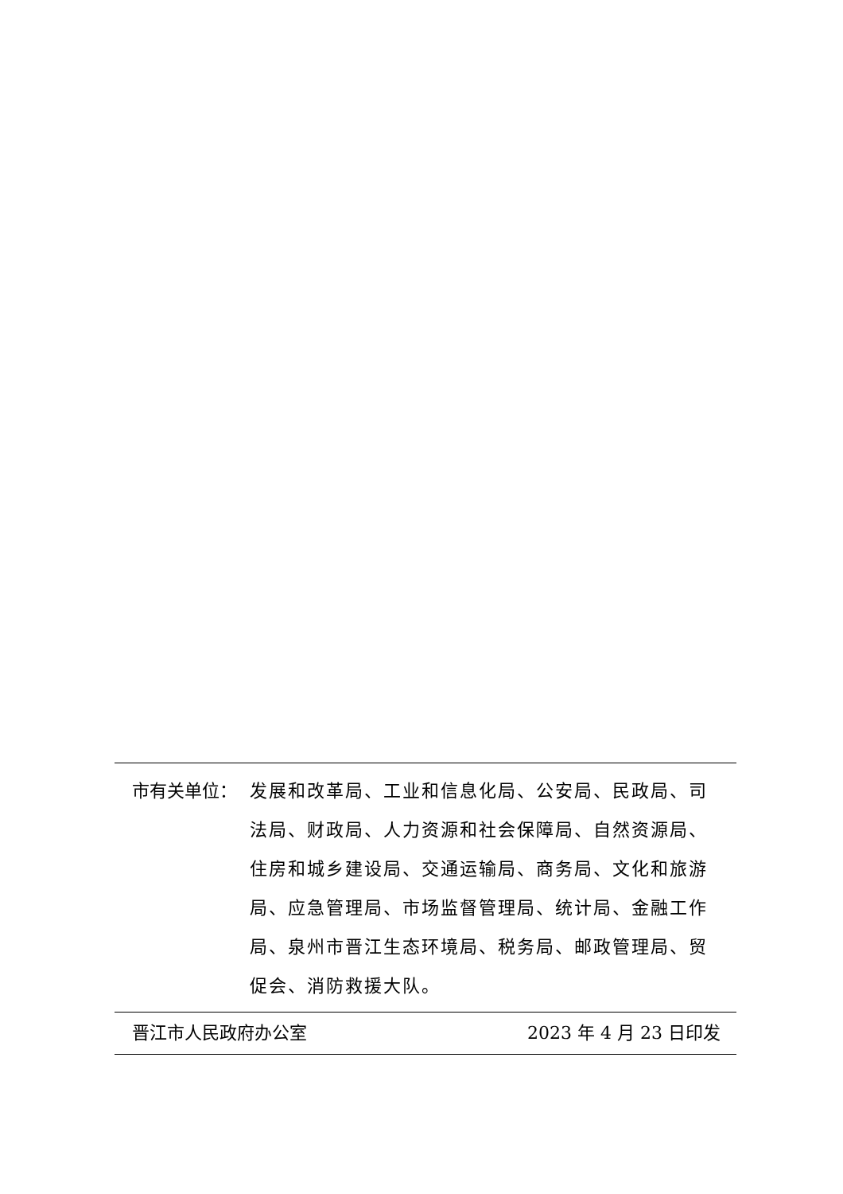市有关单位： 发展和改革局、工业和信息化局、公安局、民政局、司法局、财政局、人力资源和社会保障局、自然资源局、住房和城乡建设局、交通运输局、商务局、文化和旅游局、应急管理局、市场监督管理局、统计局、金融工作局、泉州市晋江生态环境局、税务局、邮政管理局、贸促会、消防救援大队。
晋江市人民政府办公室 2023 年 4 月 23 日印发